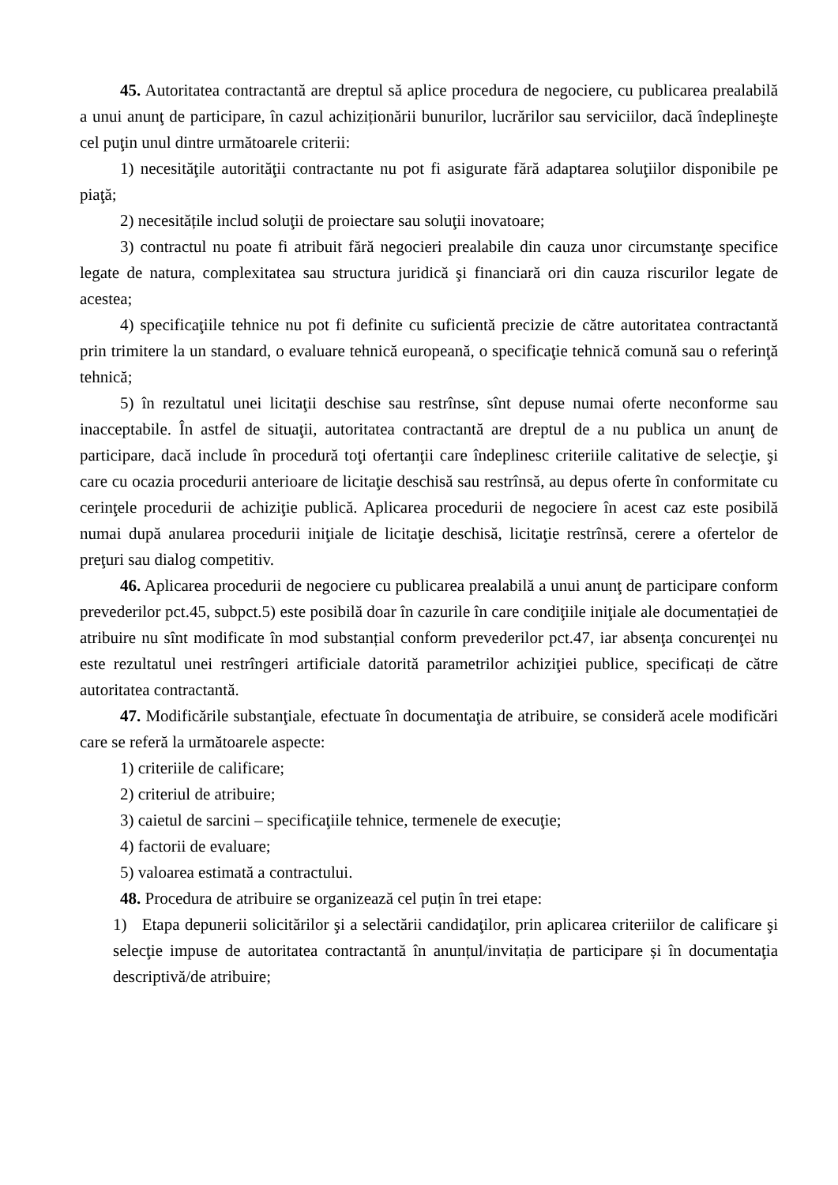45. Autoritatea contractantă are dreptul să aplice procedura de negociere, cu publicarea prealabilă a unui anunţ de participare, în cazul achiziționării bunurilor, lucrărilor sau serviciilor, dacă îndeplineşte cel puţin unul dintre următoarele criterii:
1) necesităţile autorităţii contractante nu pot fi asigurate fără adaptarea soluţiilor disponibile pe piaţă;
2) necesitățile includ soluţii de proiectare sau soluţii inovatoare;
3) contractul nu poate fi atribuit fără negocieri prealabile din cauza unor circumstanţe specifice legate de natura, complexitatea sau structura juridică şi financiară ori din cauza riscurilor legate de acestea;
4) specificaţiile tehnice nu pot fi definite cu suficientă precizie de către autoritatea contractantă prin trimitere la un standard, o evaluare tehnică europeană, o specificaţie tehnică comună sau o referinţă tehnică;
5) în rezultatul unei licitaţii deschise sau restrînse, sînt depuse numai oferte neconforme sau inacceptabile. În astfel de situaţii, autoritatea contractantă are dreptul de a nu publica un anunţ de participare, dacă include în procedură toţi ofertanţii care îndeplinesc criteriile calitative de selecţie, şi care cu ocazia procedurii anterioare de licitaţie deschisă sau restrînsă, au depus oferte în conformitate cu cerinţele procedurii de achiziţie publică. Aplicarea procedurii de negociere în acest caz este posibilă numai după anularea procedurii iniţiale de licitaţie deschisă, licitaţie restrînsă, cerere a ofertelor de preţuri sau dialog competitiv.
46. Aplicarea procedurii de negociere cu publicarea prealabilă a unui anunţ de participare conform prevederilor pct.45, subpct.5) este posibilă doar în cazurile în care condiţiile iniţiale ale documentației de atribuire nu sînt modificate în mod substanțial conform prevederilor pct.47, iar absenţa concurenţei nu este rezultatul unei restrîngeri artificiale datorită parametrilor achiziţiei publice, specificați de către autoritatea contractantă.
47. Modificările substanţiale, efectuate în documentaţia de atribuire, se consideră acele modificări care se referă la următoarele aspecte:
1) criteriile de calificare;
2) criteriul de atribuire;
3) caietul de sarcini – specificaţiile tehnice, termenele de execuţie;
4) factorii de evaluare;
5) valoarea estimată a contractului.
48. Procedura de atribuire se organizează cel puțin în trei etape:
1) Etapa depunerii solicitărilor şi a selectării candidaţilor, prin aplicarea criteriilor de calificare şi selecţie impuse de autoritatea contractantă în anunțul/invitația de participare și în documentaţia descriptivă/de atribuire;